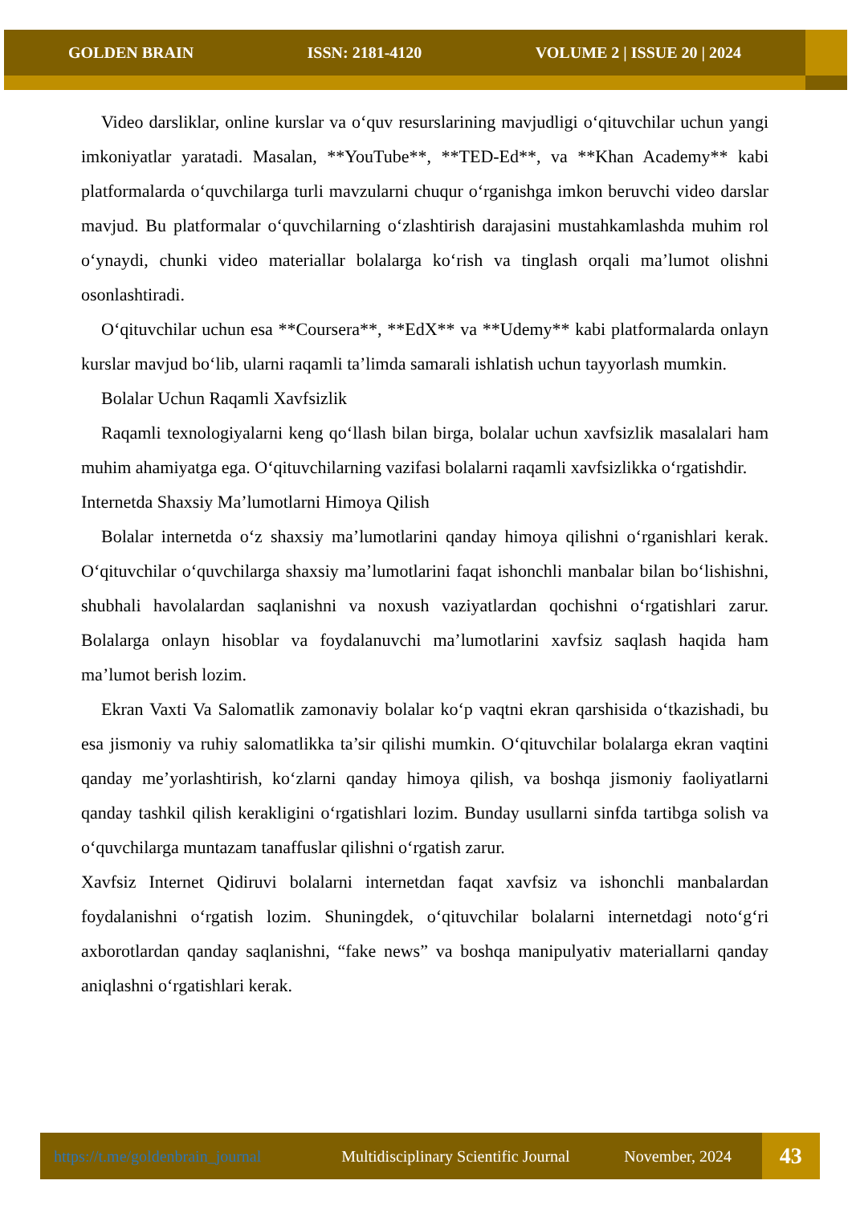GOLDEN BRAIN ISSN: 2181-4120 VOLUME 2 | ISSUE 20 | 2024
Video darsliklar, online kurslar va o‘quv resurslarining mavjudligi o‘qituvchilar uchun yangi imkoniyatlar yaratadi. Masalan, **YouTube**, **TED-Ed**, va **Khan Academy** kabi platformalarda o‘quvchilarga turli mavzularni chuqur o‘rganishga imkon beruvchi video darslar mavjud. Bu platformalar o‘quvchilarning o‘zlashtirish darajasini mustahkamlashda muhim rol o‘ynaydi, chunki video materiallar bolalarga ko‘rish va tinglash orqali ma’lumot olishni osonlashtiradi.
O‘qituvchilar uchun esa **Coursera**, **EdX** va **Udemy** kabi platformalarda onlayn kurslar mavjud bo‘lib, ularni raqamli ta’limda samarali ishlatish uchun tayyorlash mumkin.
Bolalar Uchun Raqamli Xavfsizlik
Raqamli texnologiyalarni keng qo‘llash bilan birga, bolalar uchun xavfsizlik masalalari ham muhim ahamiyatga ega. O‘qituvchilarning vazifasi bolalarni raqamli xavfsizlikka o‘rgatishdir.
Internetda Shaxsiy Ma’lumotlarni Himoya Qilish
Bolalar internetda o‘z shaxsiy ma’lumotlarini qanday himoya qilishni o‘rganishlari kerak. O‘qituvchilar o‘quvchilarga shaxsiy ma’lumotlarini faqat ishonchli manbalar bilan bo‘lishishni, shubhali havolalardan saqlanishni va noxush vaziyatlardan qochishni o‘rgatishlari zarur. Bolalarga onlayn hisoblar va foydalanuvchi ma’lumotlarini xavfsiz saqlash haqida ham ma’lumot berish lozim.
Ekran Vaxti Va Salomatlik zamonaviy bolalar ko‘p vaqtni ekran qarshisida o‘tkazishadi, bu esa jismoniy va ruhiy salomatlikka ta’sir qilishi mumkin. O‘qituvchilar bolalarga ekran vaqtini qanday me’yorlashtirish, ko‘zlarni qanday himoya qilish, va boshqa jismoniy faoliyatlarni qanday tashkil qilish kerakligini o‘rgatishlari lozim. Bunday usullarni sinfda tartibga solish va o‘quvchilarga muntazam tanaffuslar qilishni o‘rgatish zarur.
Xavfsiz Internet Qidiruvi bolalarni internetdan faqat xavfsiz va ishonchli manbalardan foydalanishni o‘rgatish lozim. Shuningdek, o‘qituvchilar bolalarni internetdagi noto‘g‘ri axborotlardan qanday saqlanishni, “fake news” va boshqa manipulyativ materiallarni qanday aniqlashni o‘rgatishlari kerak.
https://t.me/goldenbrain_journal Multidisciplinary Scientific Journal November, 2024 43